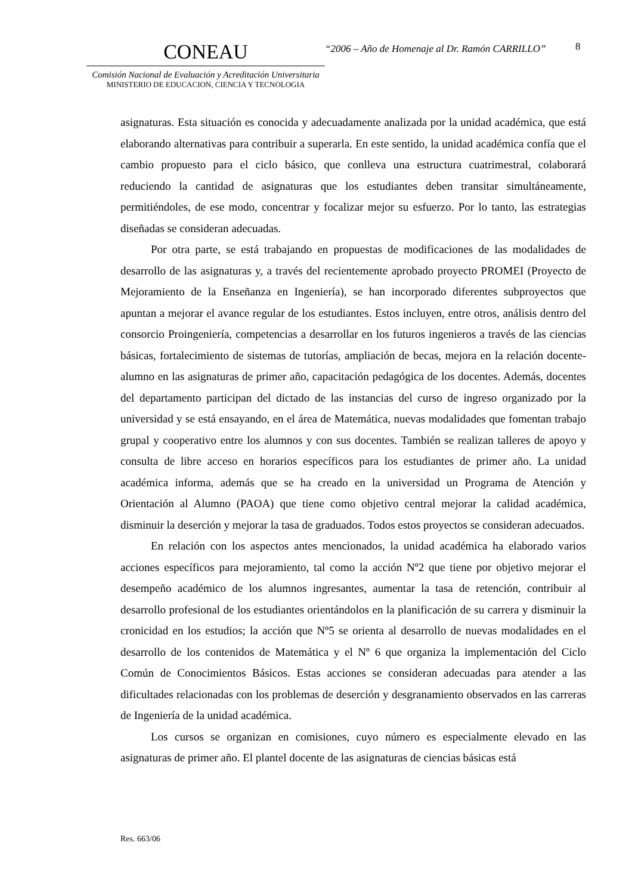CONEAU
Comisión Nacional de Evaluación y Acreditación Universitaria
MINISTERIO DE EDUCACION, CIENCIA Y TECNOLOGIA
“2006 – Año de Homenaje al Dr. Ramón CARRILLO”
8
asignaturas. Esta situación es conocida y adecuadamente analizada por la unidad académica, que está elaborando alternativas para contribuir a superarla. En este sentido, la unidad académica confía que el cambio propuesto para el ciclo básico, que conlleva una estructura cuatrimestral, colaborará reduciendo la cantidad de asignaturas que los estudiantes deben transitar simultáneamente, permitiéndoles, de ese modo, concentrar y focalizar mejor su esfuerzo. Por lo tanto, las estrategias diseñadas se consideran adecuadas.
Por otra parte, se está trabajando en propuestas de modificaciones de las modalidades de desarrollo de las asignaturas y, a través del recientemente aprobado proyecto PROMEI (Proyecto de Mejoramiento de la Enseñanza en Ingeniería), se han incorporado diferentes subproyectos que apuntan a mejorar el avance regular de los estudiantes. Estos incluyen, entre otros, análisis dentro del consorcio Proingeniería, competencias a desarrollar en los futuros ingenieros a través de las ciencias básicas, fortalecimiento de sistemas de tutorías, ampliación de becas, mejora en la relación docente-alumno en las asignaturas de primer año, capacitación pedagógica de los docentes. Además, docentes del departamento participan del dictado de las instancias del curso de ingreso organizado por la universidad y se está ensayando, en el área de Matemática, nuevas modalidades que fomentan trabajo grupal y cooperativo entre los alumnos y con sus docentes. También se realizan talleres de apoyo y consulta de libre acceso en horarios específicos para los estudiantes de primer año. La unidad académica informa, además que se ha creado en la universidad un Programa de Atención y Orientación al Alumno (PAOA) que tiene como objetivo central mejorar la calidad académica, disminuir la deserción y mejorar la tasa de graduados. Todos estos proyectos se consideran adecuados.
En relación con los aspectos antes mencionados, la unidad académica ha elaborado varios acciones específicos para mejoramiento, tal como la acción Nº2 que tiene por objetivo mejorar el desempeño académico de los alumnos ingresantes, aumentar la tasa de retención, contribuir al desarrollo profesional de los estudiantes orientándolos en la planificación de su carrera y disminuir la cronicidad en los estudios; la acción que Nº5 se orienta al desarrollo de nuevas modalidades en el desarrollo de los contenidos de Matemática y el Nº 6 que organiza la implementación del Ciclo Común de Conocimientos Básicos. Estas acciones se consideran adecuadas para atender a las dificultades relacionadas con los problemas de deserción y desgranamiento observados en las carreras de Ingeniería de la unidad académica.
Los cursos se organizan en comisiones, cuyo número es especialmente elevado en las asignaturas de primer año. El plantel docente de las asignaturas de ciencias básicas está
Res. 663/06